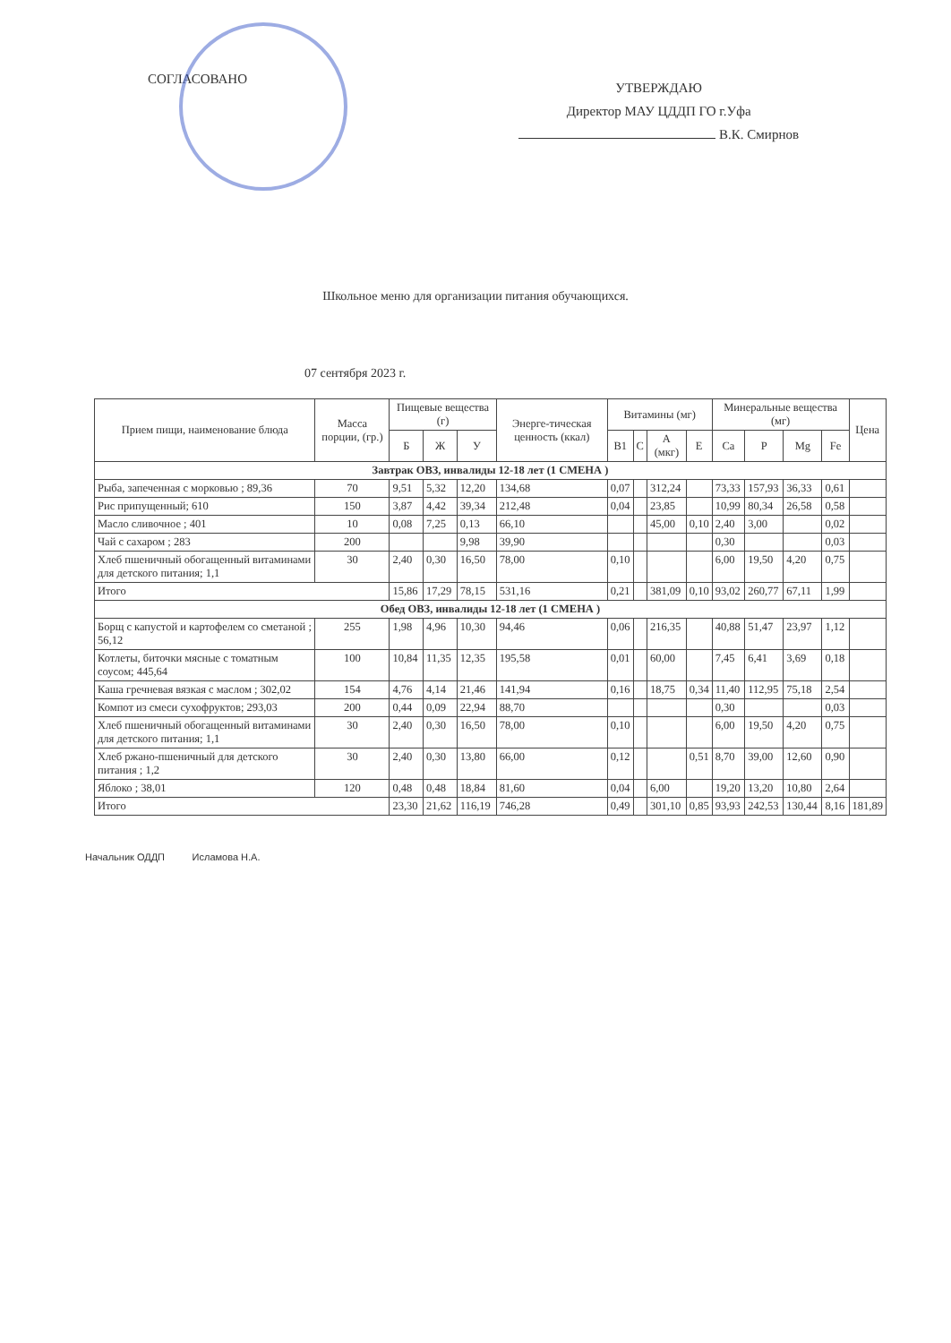СОГЛАСОВАНО
УТВЕРЖДАЮ
Директор МАУ ЦДДП ГО г.Уфа
В.К. Смирнов
Школьное меню для организации питания обучающихся.
07 сентября 2023 г.
| Прием пищи, наименование блюда | Масса порции, (гр.) | Пищевые вещества (г) | | | Энерге-тическая ценность (ккал) | Витамины (мг) | | | | Минеральные вещества (мг) | | | | Цена |
| --- | --- | --- | --- | --- | --- | --- | --- | --- | --- | --- | --- | --- | --- | --- |
| | | Б | Ж | У | | B1 | C | A (мкг) | E | Ca | P | Mg | Fe | |
| Завтрак ОВЗ, инвалиды 12-18 лет (1 СМЕНА ) | | | | | | | | | | | | | | |
| Рыба, запеченная с морковью ; 89,36 | 70 | 9,51 | 5,32 | 12,20 | 134,68 | 0,07 | | 312,24 | | 73,33 | 157,93 | 36,33 | 0,61 | |
| Рис припущенный; 610 | 150 | 3,87 | 4,42 | 39,34 | 212,48 | 0,04 | | 23,85 | | 10,99 | 80,34 | 26,58 | 0,58 | |
| Масло сливочное ; 401 | 10 | 0,08 | 7,25 | 0,13 | 66,10 | | | 45,00 | 0,10 | 2,40 | 3,00 | | 0,02 | |
| Чай с сахаром ; 283 | 200 | | | 9,98 | 39,90 | | | | | 0,30 | | | 0,03 | |
| Хлеб пшеничный обогащенный витаминами для детского питания; 1,1 | 30 | 2,40 | 0,30 | 16,50 | 78,00 | 0,10 | | | | 6,00 | 19,50 | 4,20 | 0,75 | |
| Итого | | 15,86 | 17,29 | 78,15 | 531,16 | 0,21 | | 381,09 | 0,10 | 93,02 | 260,77 | 67,11 | 1,99 | |
| Обед ОВЗ, инвалиды 12-18 лет (1 СМЕНА ) | | | | | | | | | | | | | | |
| Борщ с капустой и картофелем со сметаной ; 56,12 | 255 | 1,98 | 4,96 | 10,30 | 94,46 | 0,06 | | 216,35 | | 40,88 | 51,47 | 23,97 | 1,12 | |
| Котлеты, биточки мясные с томатным соусом; 445,64 | 100 | 10,84 | 11,35 | 12,35 | 195,58 | 0,01 | | 60,00 | | 7,45 | 6,41 | 3,69 | 0,18 | |
| Каша гречневая вязкая с маслом ; 302,02 | 154 | 4,76 | 4,14 | 21,46 | 141,94 | 0,16 | | 18,75 | 0,34 | 11,40 | 112,95 | 75,18 | 2,54 | |
| Компот из смеси сухофруктов; 293,03 | 200 | 0,44 | 0,09 | 22,94 | 88,70 | | | | | 0,30 | | | 0,03 | |
| Хлеб пшеничный обогащенный витаминами для детского питания; 1,1 | 30 | 2,40 | 0,30 | 16,50 | 78,00 | 0,10 | | | | 6,00 | 19,50 | 4,20 | 0,75 | |
| Хлеб ржано-пшеничный для детского питания ; 1,2 | 30 | 2,40 | 0,30 | 13,80 | 66,00 | 0,12 | | | 0,51 | 8,70 | 39,00 | 12,60 | 0,90 | |
| Яблоко ; 38,01 | 120 | 0,48 | 0,48 | 18,84 | 81,60 | 0,04 | | 6,00 | | 19,20 | 13,20 | 10,80 | 2,64 | |
| Итого | | 23,30 | 21,62 | 116,19 | 746,28 | 0,49 | | 301,10 | 0,85 | 93,93 | 242,53 | 130,44 | 8,16 | 181,89 |
Начальник ОДДП Исламова Н.А.